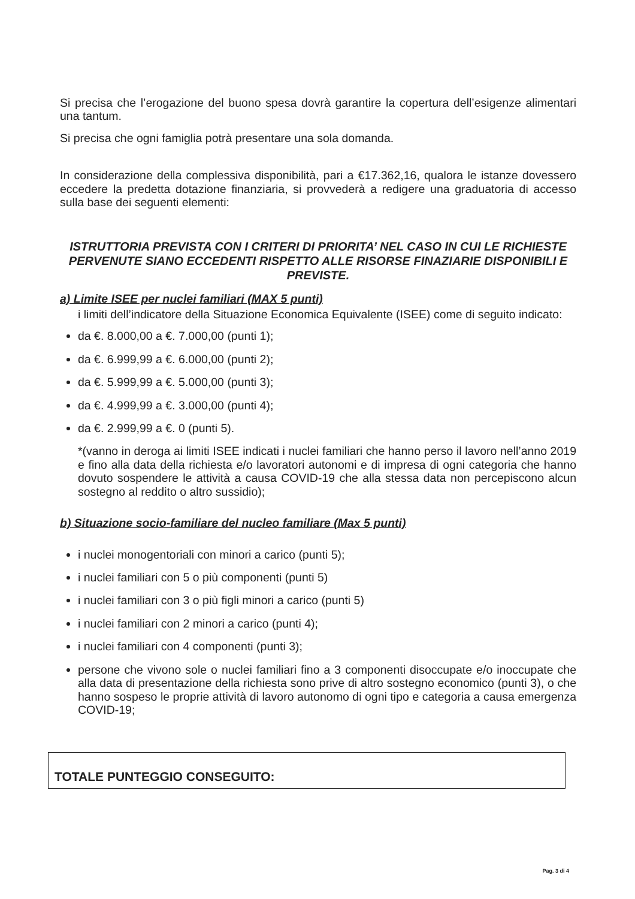Si precisa che l’erogazione del buono spesa dovrà garantire la copertura dell’esigenze alimentari una tantum.
Si precisa che ogni famiglia potrà presentare una sola domanda.
In considerazione della complessiva disponibilità, pari a €17.362,16, qualora le istanze dovessero eccedere la predetta dotazione finanziaria, si provvederà a redigere una graduatoria di accesso sulla base dei seguenti elementi:
ISTRUTTORIA PREVISTA CON I CRITERI DI PRIORITA’ NEL CASO IN CUI LE RICHIESTE PERVENUTE SIANO ECCEDENTI RISPETTO ALLE RISORSE FINAZIARIE DISPONIBILI E PREVISTE.
a) Limite ISEE per nuclei familiari (MAX 5 punti)
i limiti dell’indicatore della Situazione Economica Equivalente (ISEE) come di seguito indicato:
da €. 8.000,00 a €. 7.000,00 (punti 1);
da €. 6.999,99 a €. 6.000,00 (punti 2);
da €. 5.999,99 a €. 5.000,00 (punti 3);
da €. 4.999,99 a €. 3.000,00 (punti 4);
da €. 2.999,99 a €. 0 (punti 5).
*(vanno in deroga ai limiti ISEE indicati i nuclei familiari che hanno perso il lavoro nell’anno 2019 e fino alla data della richiesta e/o lavoratori autonomi e di impresa di ogni categoria che hanno dovuto sospendere le attività a causa COVID-19 che alla stessa data non percepiscono alcun sostegno al reddito o altro sussidio);
b) Situazione socio-familiare del nucleo familiare (Max 5 punti)
i nuclei monogentoriali con minori a carico (punti 5);
i nuclei familiari con 5 o più componenti (punti 5)
i nuclei familiari con 3 o più figli minori a carico (punti 5)
i nuclei familiari con 2 minori a carico (punti 4);
i nuclei familiari con 4 componenti (punti 3);
persone che vivono sole o nuclei familiari fino a 3 componenti disoccupate e/o inoccupate che alla data di presentazione della richiesta sono prive di altro sostegno economico (punti 3), o che hanno sospeso le proprie attività di lavoro autonomo di ogni tipo e categoria a causa emergenza COVID-19;
TOTALE PUNTEGGIO CONSEGUITO:
Pag. 3 di 4